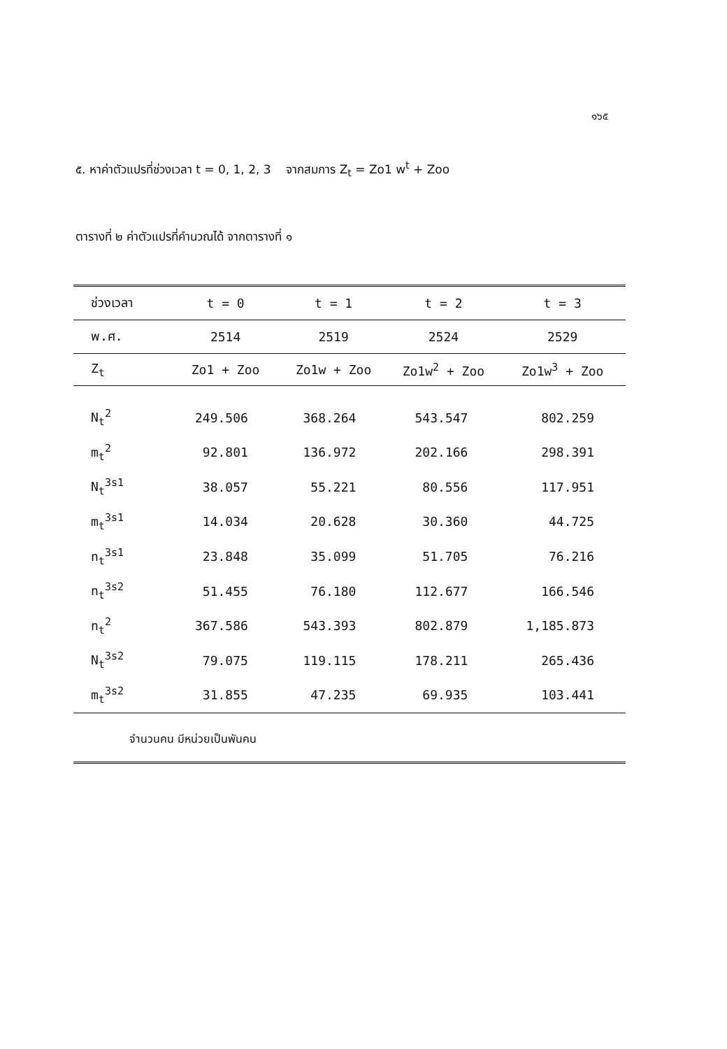๑๖๕
๕. หาค่าตัวแปรที่ช่วงเวลา t = 0, 1, 2, 3 จากสมการ Z<sub>t</sub> = Zo1 w<sup>t</sup> + Zoo
ตารางที่ ๒ ค่าตัวแปรที่คำนวณได้ จากตารางที่ ๑
| ช่วงเวลา | t = 0 | t = 1 | t = 2 | t = 3 |
| --- | --- | --- | --- | --- |
| พ.ศ. | 2514 | 2519 | 2524 | 2529 |
| Z<sub>t</sub> | Zo1 + Zoo | Zo1w + Zoo | Zo1w<sup>2</sup> + Zoo | Zo1w<sup>3</sup> + Zoo |
| N<sub>t</sub><sup>2</sup> | 249.506 | 368.264 | 543.547 | 802.259 |
| m<sub>t</sub><sup>2</sup> | 92.801 | 136.972 | 202.166 | 298.391 |
| N<sub>t</sub><sup>3s1</sup> | 38.057 | 55.221 | 80.556 | 117.951 |
| m<sub>t</sub><sup>3s1</sup> | 14.034 | 20.628 | 30.360 | 44.725 |
| n<sub>t</sub><sup>3s1</sup> | 23.848 | 35.099 | 51.705 | 76.216 |
| n<sub>t</sub><sup>3s2</sup> | 51.455 | 76.180 | 112.677 | 166.546 |
| n<sub>t</sub><sup>2</sup> | 367.586 | 543.393 | 802.879 | 1,185.873 |
| N<sub>t</sub><sup>3s2</sup> | 79.075 | 119.115 | 178.211 | 265.436 |
| m<sub>t</sub><sup>3s2</sup> | 31.855 | 47.235 | 69.935 | 103.441 |
| จำนวนคน มีหน่วยเป็นพันคน | | | | |